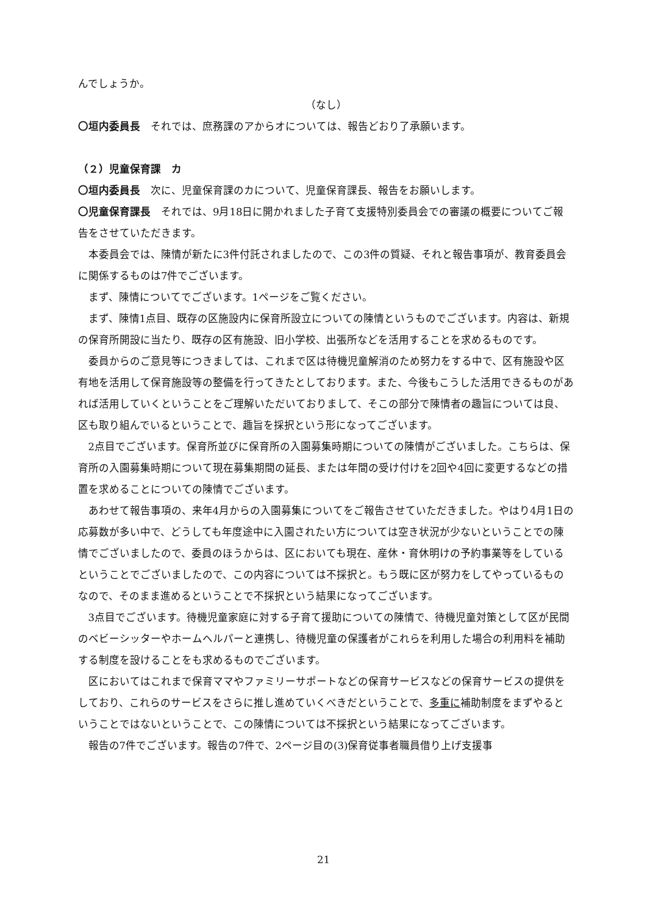んでしょうか。
（なし）
〇垣内委員長　それでは、庶務課のアからオについては、報告どおり了承願います。
（２）児童保育課　カ
〇垣内委員長　次に、児童保育課のカについて、児童保育課長、報告をお願いします。
〇児童保育課長　それでは、9月18日に開かれました子育て支援特別委員会での審議の概要についてご報告をさせていただきます。
本委員会では、陳情が新たに3件付託されましたので、この3件の質疑、それと報告事項が、教育委員会に関係するものは7件でございます。
まず、陳情についてでございます。1ページをご覧ください。
まず、陳情1点目、既存の区施設内に保育所設立についての陳情というものでございます。内容は、新規の保育所開設に当たり、既存の区有施設、旧小学校、出張所などを活用することを求めるものです。
委員からのご意見等につきましては、これまで区は待機児童解消のため努力をする中で、区有施設や区有地を活用して保育施設等の整備を行ってきたとしております。また、今後もこうした活用できるものがあれば活用していくということをご理解いただいておりまして、そこの部分で陳情者の趣旨については良、区も取り組んでいるということで、趣旨を採択という形になってございます。
2点目でございます。保育所並びに保育所の入園募集時期についての陳情がございました。こちらは、保育所の入園募集時期について現在募集期間の延長、または年間の受け付けを2回や4回に変更するなどの措置を求めることについての陳情でございます。
あわせて報告事項の、来年4月からの入園募集についてをご報告させていただきました。やはり4月1日の応募数が多い中で、どうしても年度途中に入園されたい方については空き状況が少ないということでの陳情でございましたので、委員のほうからは、区においても現在、産休・育休明けの予約事業等をしているということでございましたので、この内容については不採択と。もう既に区が努力をしてやっているものなので、そのまま進めるということで不採択という結果になってございます。
3点目でございます。待機児童家庭に対する子育て援助についての陳情で、待機児童対策として区が民間のベビーシッターやホームヘルパーと連携し、待機児童の保護者がこれらを利用した場合の利用料を補助する制度を設けることをも求めるものでございます。
区においてはこれまで保育ママやファミリーサポートなどの保育サービスなどの保育サービスの提供をしており、これらのサービスをさらに推し進めていくべきだということで、多重に補助制度をまずやるということではないということで、この陳情については不採択という結果になってございます。
報告の7件でございます。報告の7件で、2ページ目の(3)保育従事者職員借り上げ支援事
21